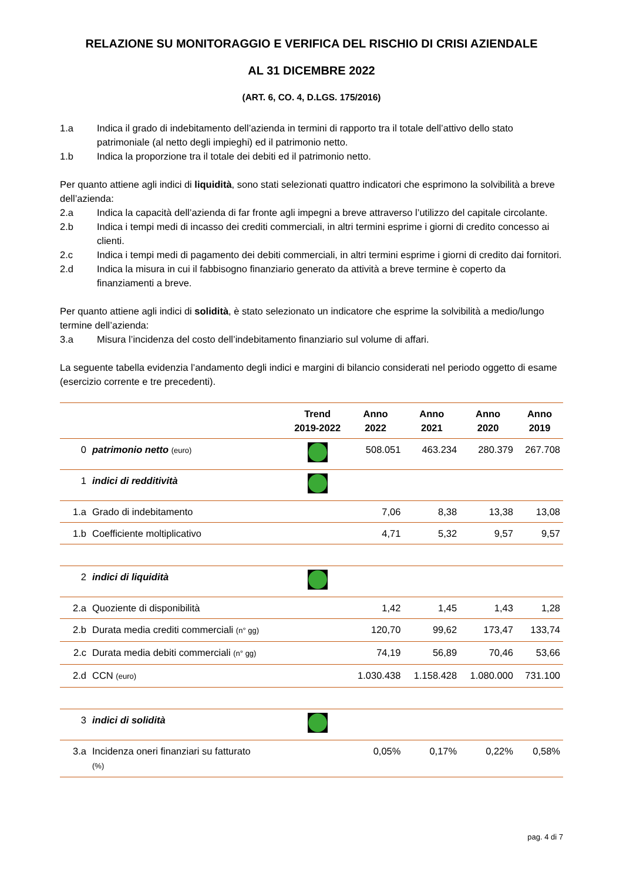RELAZIONE SU MONITORAGGIO E VERIFICA DEL RISCHIO DI CRISI AZIENDALE
AL 31 DICEMBRE 2022
(ART. 6, CO. 4, D.LGS. 175/2016)
1.a Indica il grado di indebitamento dell’azienda in termini di rapporto tra il totale dell’attivo dello stato patrimoniale (al netto degli impieghi) ed il patrimonio netto.
1.b Indica la proporzione tra il totale dei debiti ed il patrimonio netto.
Per quanto attiene agli indici di liquidità, sono stati selezionati quattro indicatori che esprimono la solvibilità a breve dell’azienda:
2.a Indica la capacità dell’azienda di far fronte agli impegni a breve attraverso l’utilizzo del capitale circolante.
2.b Indica i tempi medi di incasso dei crediti commerciali, in altri termini esprime i giorni di credito concesso ai clienti.
2.c Indica i tempi medi di pagamento dei debiti commerciali, in altri termini esprime i giorni di credito dai fornitori.
2.d Indica la misura in cui il fabbisogno finanziario generato da attività a breve termine è coperto da finanziamenti a breve.
Per quanto attiene agli indici di solidità, è stato selezionato un indicatore che esprime la solvibilità a medio/lungo termine dell’azienda:
3.a Misura l’incidenza del costo dell’indebitamento finanziario sul volume di affari.
La seguente tabella evidenzia l’andamento degli indici e margini di bilancio considerati nel periodo oggetto di esame (esercizio corrente e tre precedenti).
| | | Trend 2019-2022 | Anno 2022 | Anno 2021 | Anno 2020 | Anno 2019 |
| --- | --- | --- | --- | --- | --- | --- |
| 0 | patrimonio netto (euro) | | 508.051 | 463.234 | 280.379 | 267.708 |
| 1 | indici di redditività | | | | | |
| 1.a | Grado di indebitamento | | 7,06 | 8,38 | 13,38 | 13,08 |
| 1.b | Coefficiente moltiplicativo | | 4,71 | 5,32 | 9,57 | 9,57 |
| 2 | indici di liquidità | | | | | |
| 2.a | Quoziente di disponibilità | | 1,42 | 1,45 | 1,43 | 1,28 |
| 2.b | Durata media crediti commerciali (n° gg) | | 120,70 | 99,62 | 173,47 | 133,74 |
| 2.c | Durata media debiti commerciali (n° gg) | | 74,19 | 56,89 | 70,46 | 53,66 |
| 2.d | CCN (euro) | | 1.030.438 | 1.158.428 | 1.080.000 | 731.100 |
| 3 | indici di solidità | | | | | |
| 3.a | Incidenza oneri finanziari su fatturato (%) | | 0,05% | 0,17% | 0,22% | 0,58% |
pag. 4 di 7